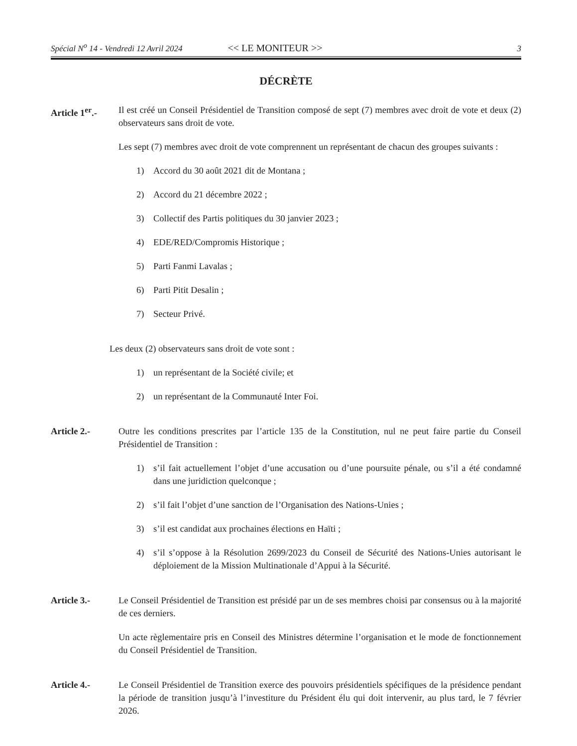Spécial N<sup>o</sup> 14 - Vendredi 12 Avril 2024 << LE MONITEUR >> 3
DÉCRÈTE
Article 1<sup>er</sup>.-
Il est créé un Conseil Présidentiel de Transition composé de sept (7) membres avec droit de vote et deux (2) observateurs sans droit de vote.
Les sept (7) membres avec droit de vote comprennent un représentant de chacun des groupes suivants :
1) Accord du 30 août 2021 dit de Montana ;
2) Accord du 21 décembre 2022 ;
3) Collectif des Partis politiques du 30 janvier 2023 ;
4) EDE/RED/Compromis Historique ;
5) Parti Fanmi Lavalas ;
6) Parti Pitit Desalin ;
7) Secteur Privé.
Les deux (2) observateurs sans droit de vote sont :
1) un représentant de la Société civile; et
2) un représentant de la Communauté Inter Foi.
Article 2.- Outre les conditions prescrites par l’article 135 de la Constitution, nul ne peut faire partie du Conseil Présidentiel de Transition :
1) s’il fait actuellement l’objet d’une accusation ou d’une poursuite pénale, ou s’il a été condamné dans une juridiction quelconque ;
2) s’il fait l’objet d’une sanction de l’Organisation des Nations-Unies ;
3) s’il est candidat aux prochaines élections en Haïti ;
4) s’il s’oppose à la Résolution 2699/2023 du Conseil de Sécurité des Nations-Unies autorisant le déploiement de la Mission Multinationale d’Appui à la Sécurité.
Article 3.- Le Conseil Présidentiel de Transition est présidé par un de ses membres choisi par consensus ou à la majorité de ces derniers.
Un acte règlementaire pris en Conseil des Ministres détermine l’organisation et le mode de fonctionnement du Conseil Présidentiel de Transition.
Article 4.- Le Conseil Présidentiel de Transition exerce des pouvoirs présidentiels spécifiques de la présidence pendant la période de transition jusqu’à l’investiture du Président élu qui doit intervenir, au plus tard, le 7 février 2026.